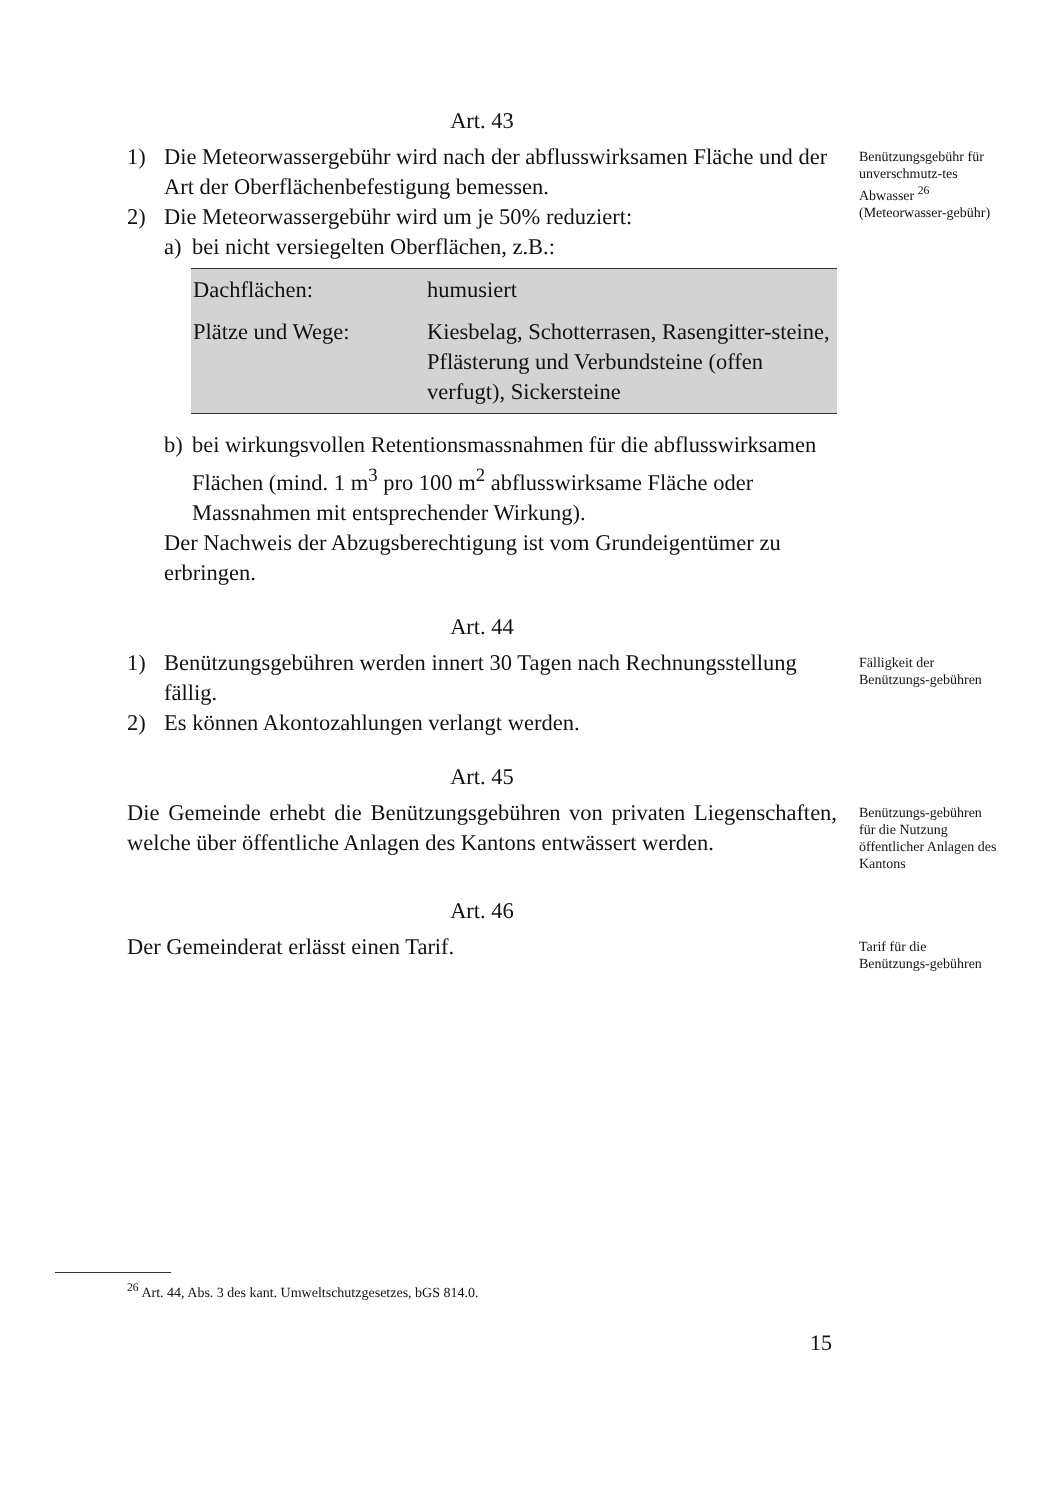Art. 43
1) Die Meteorwassergebühr wird nach der abflusswirksamen Fläche und der Art der Oberflächenbefestigung bemessen.
2) Die Meteorwassergebühr wird um je 50% reduziert:
a) bei nicht versiegelten Oberflächen, z.B.:
| Dachflächen: | humusiert |
| Plätze und Wege: | Kiesbelag, Schotterrasen, Rasengitter-steine, Pflästerung und Verbundsteine (offen verfugt), Sickersteine |
b) bei wirkungsvollen Retentionsmassnahmen für die abflusswirksamen Flächen (mind. 1 m<sup>3</sup> pro 100 m<sup>2</sup> abflusswirksame Fläche oder Massnahmen mit entsprechender Wirkung).
Der Nachweis der Abzugsberechtigung ist vom Grundeigentümer zu erbringen.
Benützungsgebühr für unverschmutz-tes Abwasser <sup>26</sup> (Meteorwasser-gebühr)
Art. 44
1) Benützungsgebühren werden innert 30 Tagen nach Rechnungsstellung fällig.
2) Es können Akontozahlungen verlangt werden.
Fälligkeit der Benützungs-gebühren
Art. 45
Die Gemeinde erhebt die Benützungsgebühren von privaten Liegenschaften, welche über öffentliche Anlagen des Kantons entwässert werden.
Benützungs-gebühren für die Nutzung öffentlicher Anlagen des Kantons
Art. 46
Der Gemeinderat erlässt einen Tarif.
Tarif für die Benützungs-gebühren
<sup>26</sup> Art. 44, Abs. 3 des kant. Umweltschutzgesetzes, bGS 814.0.
15